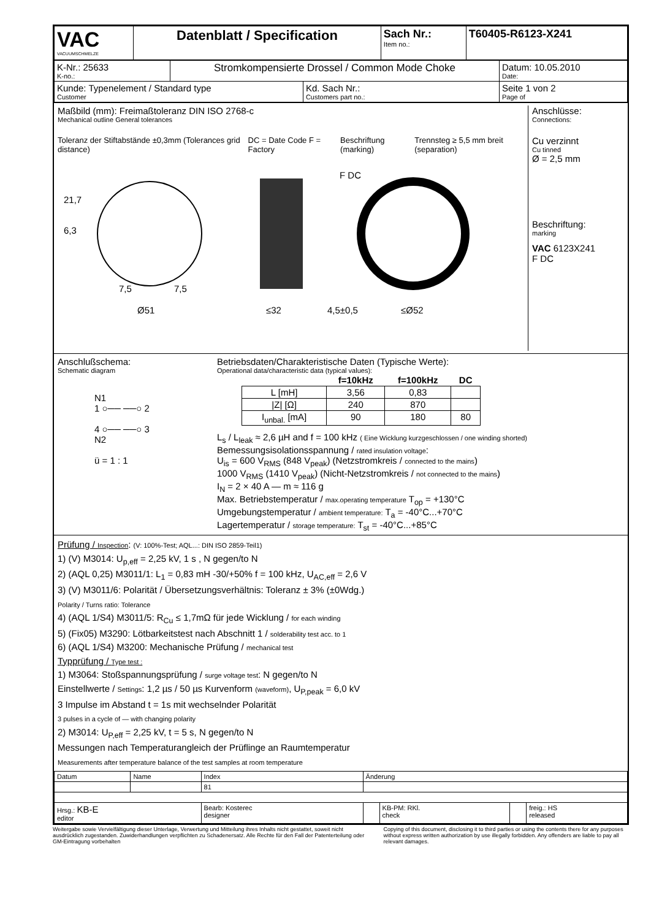| VAC VACUUMSCHMELZE | Datenblatt / Specification | Sach Nr.: Item no.: | T60405-R6123-X241 |
| K-Nr.: 25633 K-no.: | Stromkompensierte Drossel / Common Mode Choke | | Datum: 10.05.2010 Date: |
| Kunde: Typenelement / Standard type Customer | | Kd. Sach Nr.: Customers part no.: | Seite 1 von 2 Page of |
Maßbild (mm): Freimaßtoleranz DIN ISO 2768-c
Mechanical outline General tolerances
Toleranz der Stiftabstände ±0,3mm (Tolerances grid distance) DC = Date Code F = Factory Beschriftung (marking) Trennsteg ≥ 5,5 mm breit (separation)
21,7
6,3
7,5
7,5
Ø51
≤32
4,5±0,5
≤Ø52
F DC
Anschlüsse:
Connections:
Cu verzinnt
Cu tinned
Ø = 2,5 mm
Beschriftung:
marking
VAC 6123X241
F DC
Anschlußschema:
Schematic diagram
N1
1 ○── ──○ 2
4 ○── ──○ 3
N2
ü = 1 : 1
Betriebsdaten/Charakteristische Daten (Typische Werte):
Operational data/characteristic data (typical values):
| | f=10kHz | f=100kHz | DC |
| --- | --- | --- | --- |
| L [mH] | 3,56 | 0,83 | |
| /Z/ [Ω] | 240 | 870 | |
| I<sub>unbal.</sub> [mA] | 90 | 180 | 80 |
L<sub>s</sub> / L<sub>leak</sub> ≈ 2,6 µH and f = 100 kHz ( Eine Wicklung kurzgeschlossen / one winding shorted)
Bemessungsisolationsspannung / rated insulation voltage:
U<sub>is</sub> = 600 V<sub>RMS</sub> (848 V<sub>peak</sub>) (Netzstromkreis / connected to the mains)
1000 V<sub>RMS</sub> (1410 V<sub>peak</sub>) (Nicht-Netzstromkreis / not connected to the mains)
I<sub>N</sub> = 2 × 40 A — m ≈ 116 g
Max. Betriebstemperatur / max.operating temperature T<sub>op</sub> = +130°C
Umgebungstemperatur / ambient temperature: T<sub>a</sub> = -40°C...+70°C
Lagertemperatur / storage temperature: T<sub>st</sub> = -40°C...+85°C
Prüfung / Inspection: (V: 100%-Test; AQL...: DIN ISO 2859-Teil1)
1) (V) M3014: U<sub>p,eff</sub> = 2,25 kV, 1 s , N gegen/to N
2) (AQL 0,25) M3011/1: L<sub>1</sub> = 0,83 mH -30/+50% f = 100 kHz, U<sub>AC,eff</sub> = 2,6 V
3) (V) M3011/6: Polarität / Übersetzungsverhältnis: Toleranz ± 3% (±0Wdg.)
Polarity / Turns ratio: Tolerance
4) (AQL 1/S4) M3011/5: R<sub>Cu</sub> ≤ 1,7mΩ für jede Wicklung / for each winding
5) (Fix05) M3290: Lötbarkeitstest nach Abschnitt 1 / solderability test acc. to 1
6) (AQL 1/S4) M3200: Mechanische Prüfung / mechanical test
Typprüfung / Type test :
1) M3064: Stoßspannungsprüfung / surge voltage test: N gegen/to N
Einstellwerte / Settings: 1,2 µs / 50 µs Kurvenform (waveform), U<sub>P,peak</sub> = 6,0 kV
3 Impulse im Abstand t = 1s mit wechselnder Polarität
3 pulses in a cycle of — with changing polarity
2) M3014: U<sub>P,eff</sub> = 2,25 kV, t = 5 s, N gegen/to N
Messungen nach Temperaturangleich der Prüflinge an Raumtemperatur
Measurements after temperature balance of the test samples at room temperature
| Datum | Name | Index | Änderung | | | | |
| | | 81 | | | | | |
| Hrsg.: KB-E editor | | Bearb: Kosterec designer | | | KB-PM: RKl. check | | freig.: HS released |
Weitergabe sowie Vervielfältigung dieser Unterlage, Verwertung und Mitteilung ihres Inhalts nicht gestattet, soweit nicht ausdrücklich zugestanden. Zuwiderhandlungen verpflichten zu Schadenersatz. Alle Rechte für den Fall der Patenterteilung oder GM-Eintragung vorbehalten
Copying of this document, disclosing it to third parties or using the contents there for any purposes without express written authorization by use illegally forbidden. Any offenders are liable to pay all relevant damages.